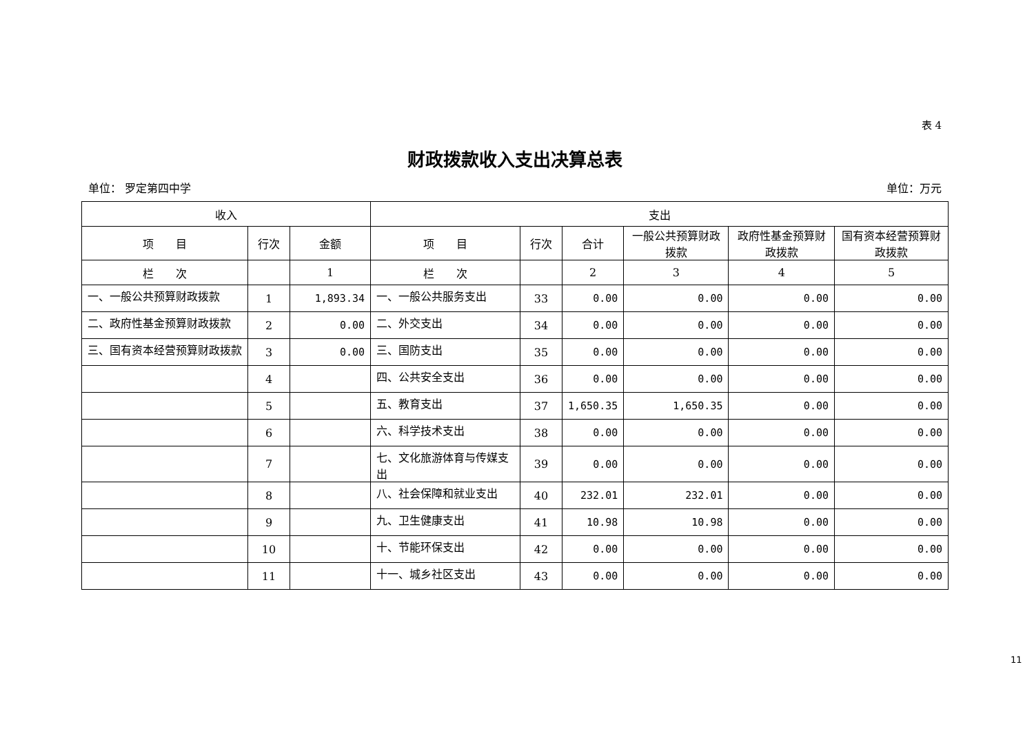表 4
财政拨款收入支出决算总表
单位： 罗定第四中学 单位：万元
| 收入 | | | 支出 | | | | | |
| --- | --- | --- | --- | --- | --- | --- | --- | --- |
| 项 目 | 行次 | 金额 | 项 目 | 行次 | 合计 | 一般公共预算财政拨款 | 政府性基金预算财政拨款 | 国有资本经营预算财政拨款 |
| 栏 次 | | 1 | 栏 次 | | 2 | 3 | 4 | 5 |
| 一、一般公共预算财政拨款 | 1 | 1,893.34 | 一、一般公共服务支出 | 33 | 0.00 | 0.00 | 0.00 | 0.00 |
| 二、政府性基金预算财政拨款 | 2 | 0.00 | 二、外交支出 | 34 | 0.00 | 0.00 | 0.00 | 0.00 |
| 三、国有资本经营预算财政拨款 | 3 | 0.00 | 三、国防支出 | 35 | 0.00 | 0.00 | 0.00 | 0.00 |
| | 4 | | 四、公共安全支出 | 36 | 0.00 | 0.00 | 0.00 | 0.00 |
| | 5 | | 五、教育支出 | 37 | 1,650.35 | 1,650.35 | 0.00 | 0.00 |
| | 6 | | 六、科学技术支出 | 38 | 0.00 | 0.00 | 0.00 | 0.00 |
| | 7 | | 七、文化旅游体育与传媒支出 | 39 | 0.00 | 0.00 | 0.00 | 0.00 |
| | 8 | | 八、社会保障和就业支出 | 40 | 232.01 | 232.01 | 0.00 | 0.00 |
| | 9 | | 九、卫生健康支出 | 41 | 10.98 | 10.98 | 0.00 | 0.00 |
| | 10 | | 十、节能环保支出 | 42 | 0.00 | 0.00 | 0.00 | 0.00 |
| | 11 | | 十一、城乡社区支出 | 43 | 0.00 | 0.00 | 0.00 | 0.00 |
11